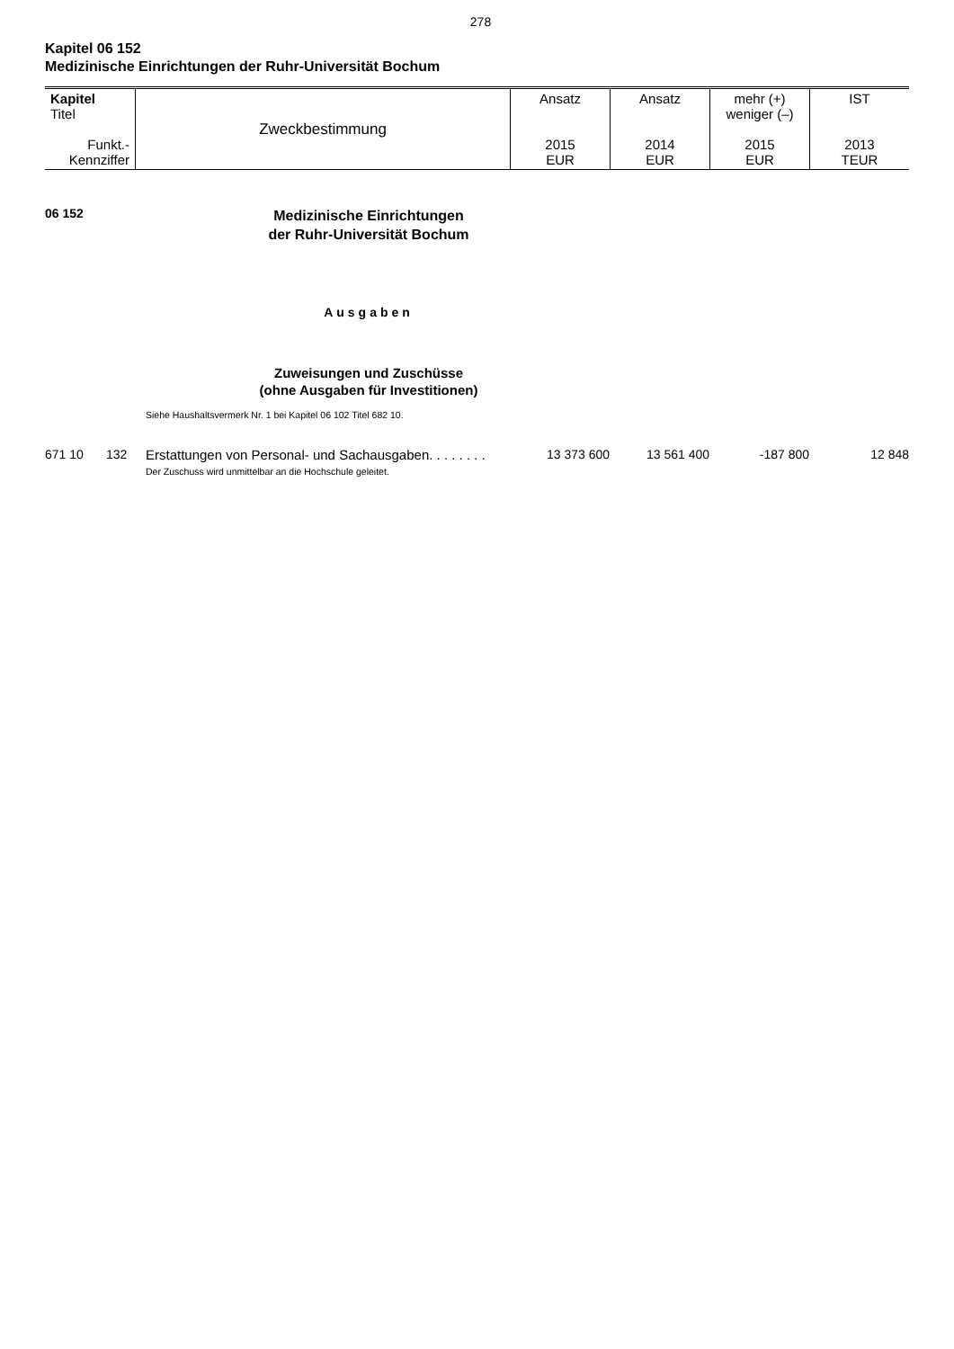278
Kapitel 06 152
Medizinische Einrichtungen der Ruhr-Universität Bochum
| Kapitel Titel Funkt.- Kennziffer | Zweckbestimmung | Ansatz 2015 EUR | Ansatz 2014 EUR | mehr (+) weniger (–) 2015 EUR | IST 2013 TEUR |
06 152
Medizinische Einrichtungen
der Ruhr-Universität Bochum
Ausgaben
Zuweisungen und Zuschüsse
(ohne Ausgaben für Investitionen)
Siehe Haushaltsvermerk Nr. 1 bei Kapitel 06 102 Titel 682 10.
| 671 10 | 132 | Erstattungen von Personal- und Sachausgaben. . . . . . . . Der Zuschuss wird unmittelbar an die Hochschule geleitet. | 13 373 600 | 13 561 400 | -187 800 | 12 848 |